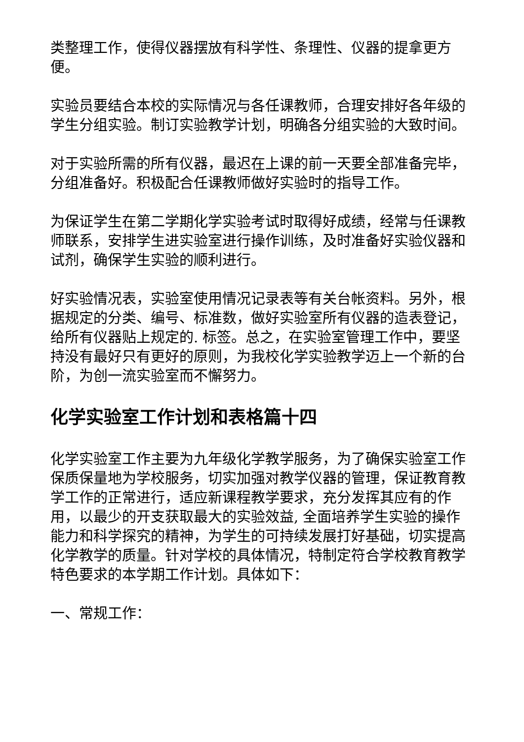类整理工作，使得仪器摆放有科学性、条理性、仪器的提拿更方便。
实验员要结合本校的实际情况与各任课教师，合理安排好各年级的学生分组实验。制订实验教学计划，明确各分组实验的大致时间。
对于实验所需的所有仪器，最迟在上课的前一天要全部准备完毕，分组准备好。积极配合任课教师做好实验时的指导工作。
为保证学生在第二学期化学实验考试时取得好成绩，经常与任课教师联系，安排学生进实验室进行操作训练，及时准备好实验仪器和试剂，确保学生实验的顺利进行。
好实验情况表，实验室使用情况记录表等有关台帐资料。另外，根据规定的分类、编号、标准数，做好实验室所有仪器的造表登记，给所有仪器贴上规定的. 标签。总之，在实验室管理工作中，要坚持没有最好只有更好的原则，为我校化学实验教学迈上一个新的台阶，为创一流实验室而不懈努力。
化学实验室工作计划和表格篇十四
化学实验室工作主要为九年级化学教学服务，为了确保实验室工作保质保量地为学校服务，切实加强对教学仪器的管理，保证教育教学工作的正常进行，适应新课程教学要求，充分发挥其应有的作用，以最少的开支获取最大的实验效益, 全面培养学生实验的操作能力和科学探究的精神，为学生的可持续发展打好基础，切实提高化学教学的质量。针对学校的具体情况，特制定符合学校教育教学特色要求的本学期工作计划。具体如下：
一、常规工作：